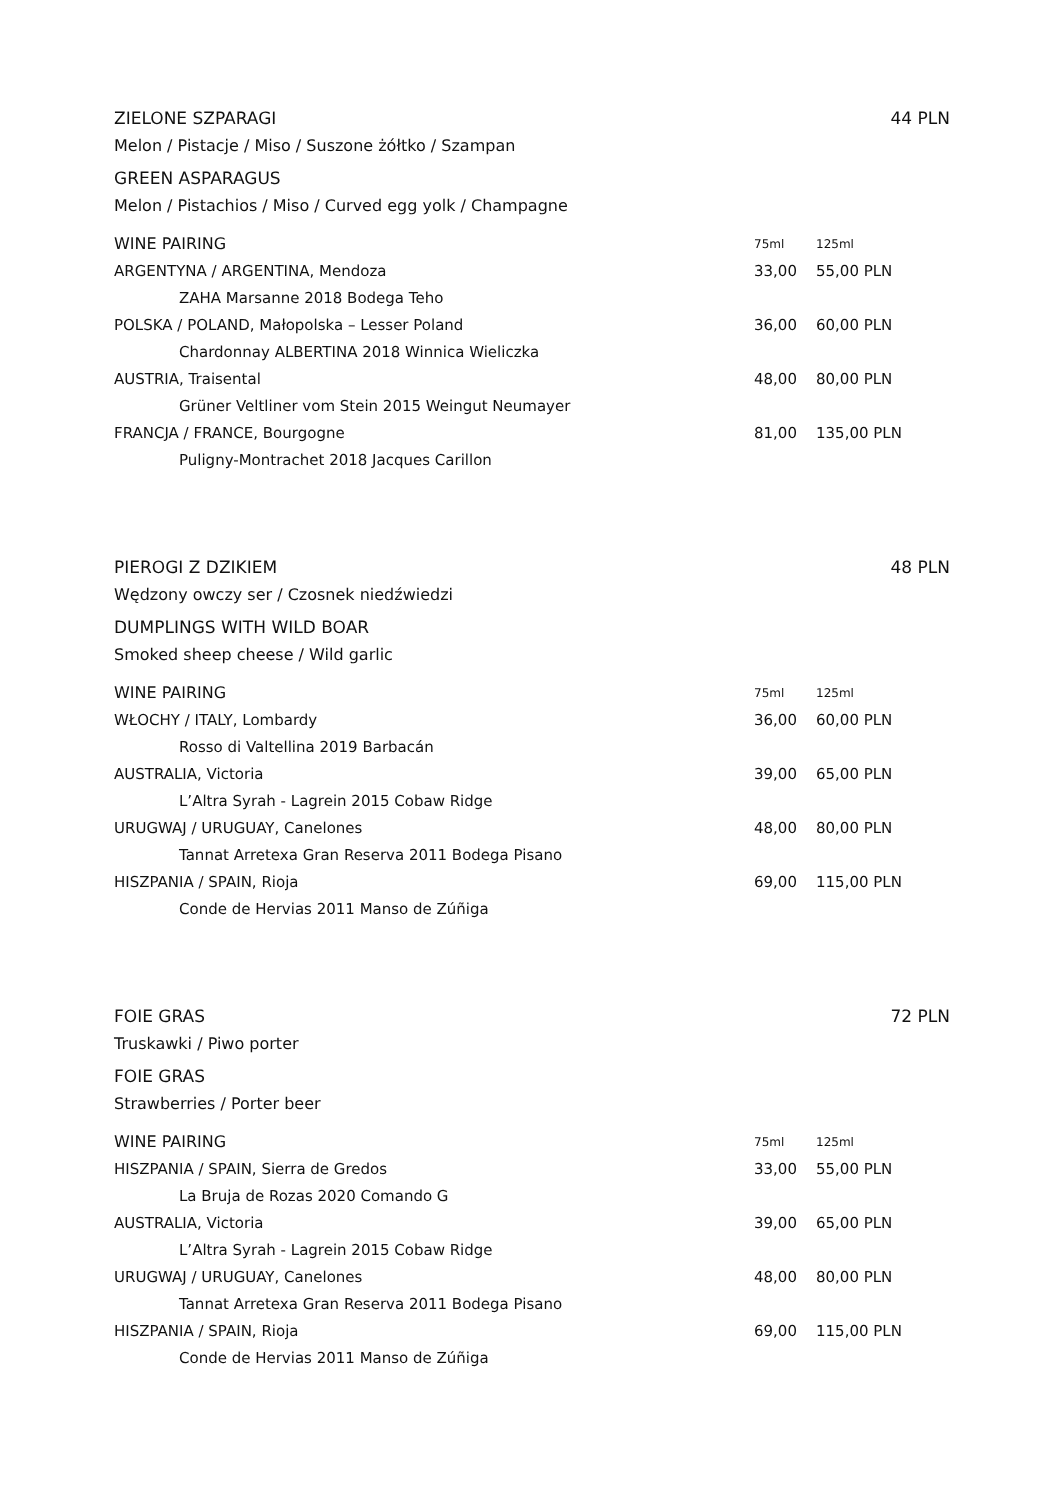ZIELONE SZPARAGI 44 PLN
Melon / Pistacje / Miso / Suszone żółtko / Szampan
GREEN ASPARAGUS
Melon / Pistachios / Miso / Curved egg yolk / Champagne
| WINE PAIRING | 75ml | 125ml |
| --- | --- | --- |
| ARGENTYNA / ARGENTINA, Mendoza | 33,00 | 55,00 PLN |
| ZAHA Marsanne 2018 Bodega Teho | | |
| POLSKA / POLAND, Małopolska – Lesser Poland | 36,00 | 60,00 PLN |
| Chardonnay ALBERTINA 2018 Winnica Wieliczka | | |
| AUSTRIA, Traisental | 48,00 | 80,00 PLN |
| Grüner Veltliner vom Stein 2015 Weingut Neumayer | | |
| FRANCJA / FRANCE, Bourgogne | 81,00 | 135,00 PLN |
| Puligny-Montrachet 2018 Jacques Carillon | | |
PIEROGI Z DZIKIEM 48 PLN
Wędzony owczy ser / Czosnek niedźwiedzi
DUMPLINGS WITH WILD BOAR
Smoked sheep cheese / Wild garlic
| WINE PAIRING | 75ml | 125ml |
| --- | --- | --- |
| WŁOCHY / ITALY, Lombardy | 36,00 | 60,00 PLN |
| Rosso di Valtellina 2019 Barbacán | | |
| AUSTRALIA, Victoria | 39,00 | 65,00 PLN |
| L’Altra Syrah - Lagrein 2015 Cobaw Ridge | | |
| URUGWAJ / URUGUAY, Canelones | 48,00 | 80,00 PLN |
| Tannat Arretexa Gran Reserva 2011 Bodega Pisano | | |
| HISZPANIA / SPAIN, Rioja | 69,00 | 115,00 PLN |
| Conde de Hervias 2011 Manso de Zúñiga | | |
FOIE GRAS 72 PLN
Truskawki / Piwo porter
FOIE GRAS
Strawberries / Porter beer
| WINE PAIRING | 75ml | 125ml |
| --- | --- | --- |
| HISZPANIA / SPAIN, Sierra de Gredos | 33,00 | 55,00 PLN |
| La Bruja de Rozas 2020 Comando G | | |
| AUSTRALIA, Victoria | 39,00 | 65,00 PLN |
| L’Altra Syrah - Lagrein 2015 Cobaw Ridge | | |
| URUGWAJ / URUGUAY, Canelones | 48,00 | 80,00 PLN |
| Tannat Arretexa Gran Reserva 2011 Bodega Pisano | | |
| HISZPANIA / SPAIN, Rioja | 69,00 | 115,00 PLN |
| Conde de Hervias 2011 Manso de Zúñiga | | |